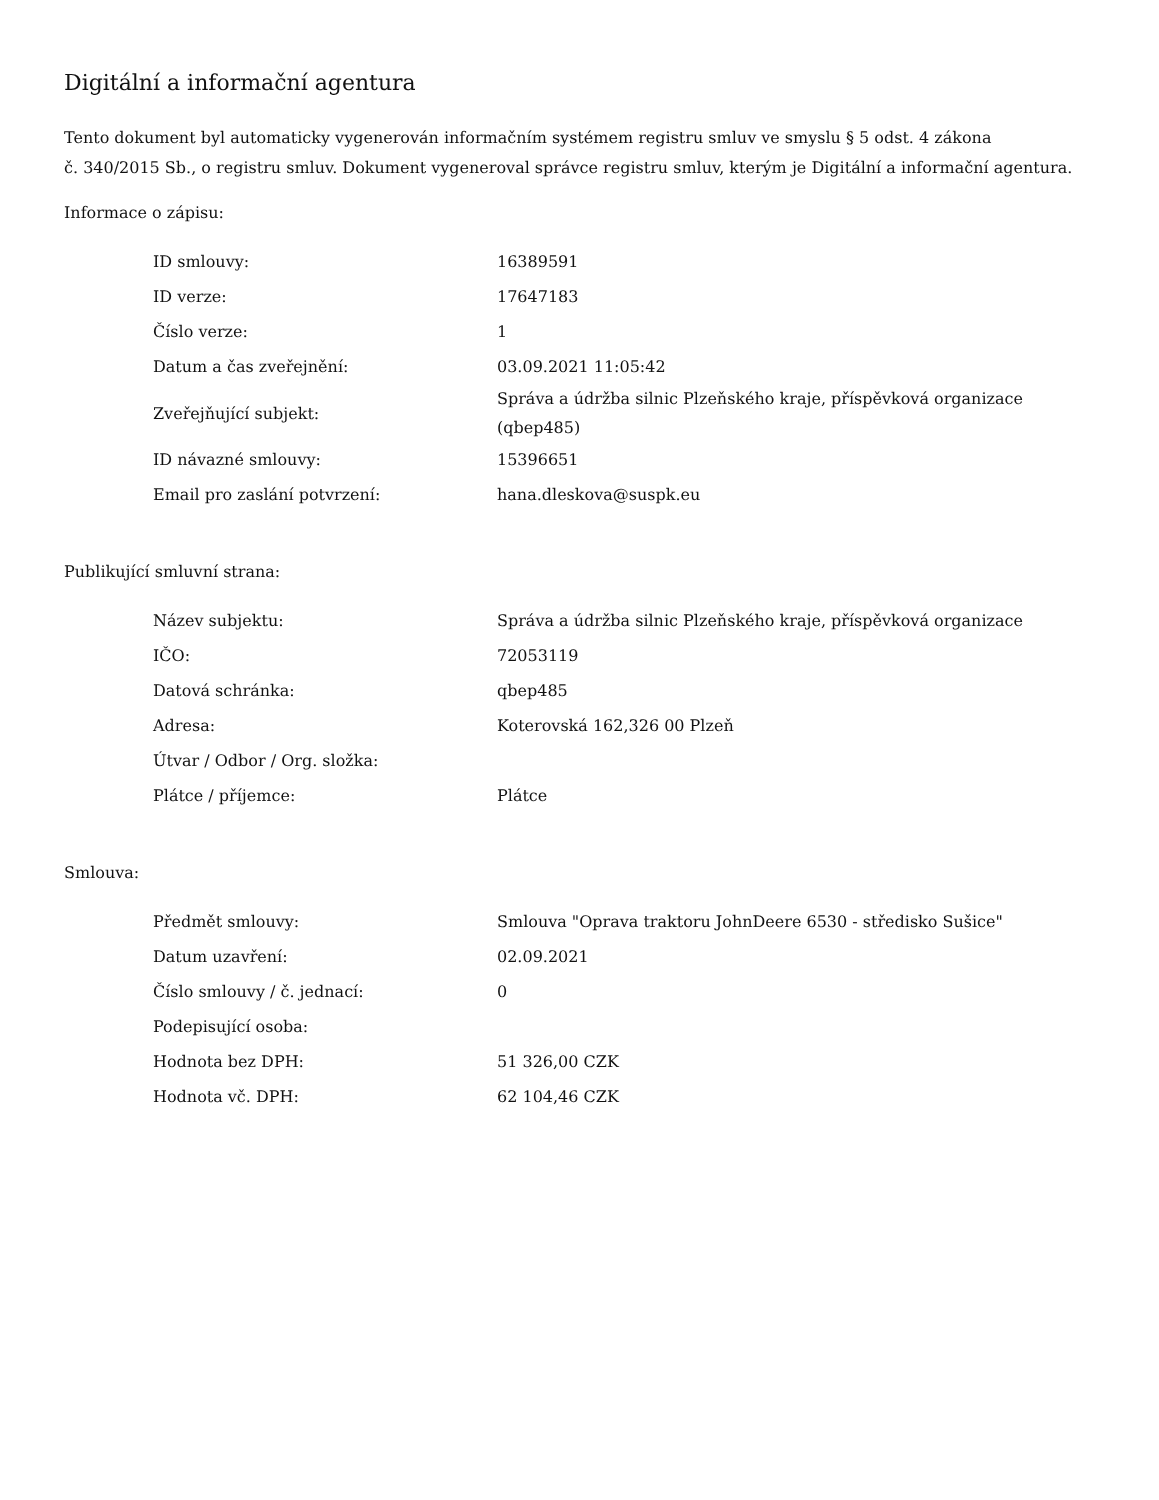Digitální a informační agentura
Tento dokument byl automaticky vygenerován informačním systémem registru smluv ve smyslu § 5 odst. 4 zákona
č. 340/2015 Sb., o registru smluv. Dokument vygeneroval správce registru smluv, kterým je Digitální a informační agentura.
Informace o zápisu:
| ID smlouvy: | 16389591 |
| ID verze: | 17647183 |
| Číslo verze: | 1 |
| Datum a čas zveřejnění: | 03.09.2021 11:05:42 |
| Zveřejňující subjekt: | Správa a údržba silnic Plzeňského kraje, příspěvková organizace (qbep485) |
| ID návazné smlouvy: | 15396651 |
| Email pro zaslání potvrzení: | hana.dleskova@suspk.eu |
Publikující smluvní strana:
| Název subjektu: | Správa a údržba silnic Plzeňského kraje, příspěvková organizace |
| IČO: | 72053119 |
| Datová schránka: | qbep485 |
| Adresa: | Koterovská 162,326 00 Plzeň |
| Útvar / Odbor / Org. složka: | |
| Plátce / příjemce: | Plátce |
Smlouva:
| Předmět smlouvy: | Smlouva "Oprava traktoru JohnDeere 6530 - středisko Sušice" |
| Datum uzavření: | 02.09.2021 |
| Číslo smlouvy / č. jednací: | 0 |
| Podepisující osoba: | |
| Hodnota bez DPH: | 51 326,00 CZK |
| Hodnota vč. DPH: | 62 104,46 CZK |